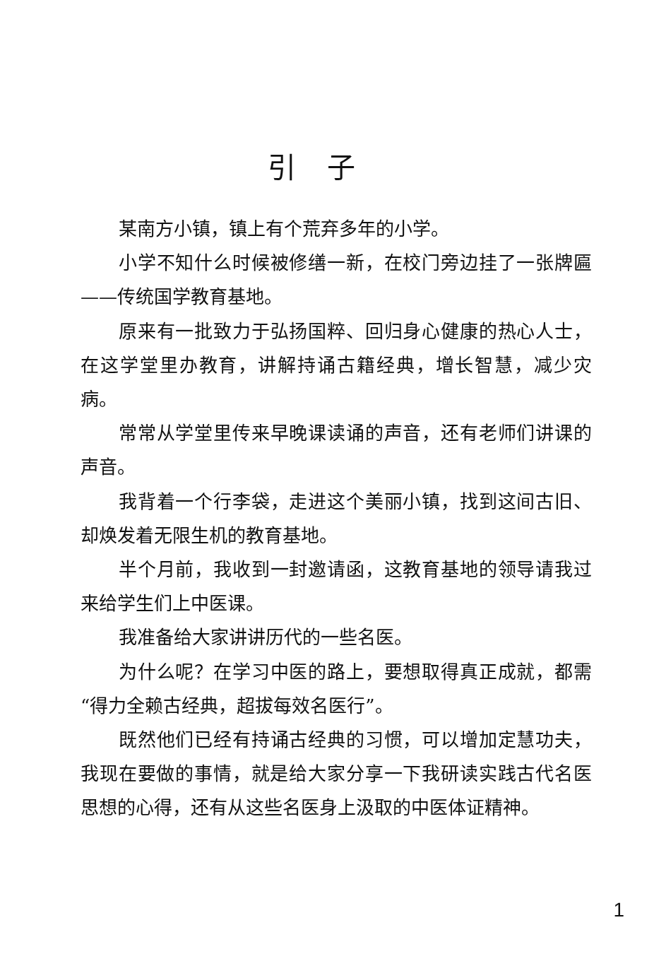引子
某南方小镇，镇上有个荒弃多年的小学。
小学不知什么时候被修缮一新，在校门旁边挂了一张牌匾——传统国学教育基地。
原来有一批致力于弘扬国粹、回归身心健康的热心人士，在这学堂里办教育，讲解持诵古籍经典，增长智慧，减少灾病。
常常从学堂里传来早晚课读诵的声音，还有老师们讲课的声音。
我背着一个行李袋，走进这个美丽小镇，找到这间古旧、却焕发着无限生机的教育基地。
半个月前，我收到一封邀请函，这教育基地的领导请我过来给学生们上中医课。
我准备给大家讲讲历代的一些名医。
为什么呢？在学习中医的路上，要想取得真正成就，都需“得力全赖古经典，超拔每效名医行”。
既然他们已经有持诵古经典的习惯，可以增加定慧功夫，我现在要做的事情，就是给大家分享一下我研读实践古代名医思想的心得，还有从这些名医身上汲取的中医体证精神。
1